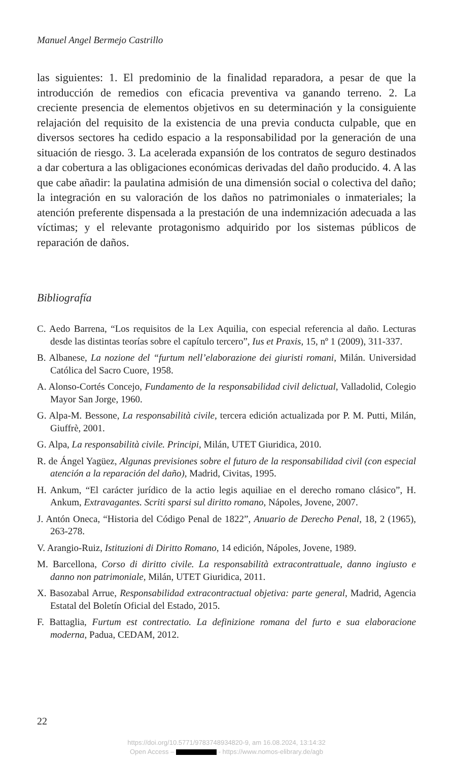Manuel Angel Bermejo Castrillo
las siguientes: 1. El predominio de la finalidad reparadora, a pesar de que la introducción de remedios con eficacia preventiva va ganando terreno. 2. La creciente presencia de elementos objetivos en su determinación y la consiguiente relajación del requisito de la existencia de una previa conducta culpable, que en diversos sectores ha cedido espacio a la responsabilidad por la generación de una situación de riesgo. 3. La acelerada expansión de los contratos de seguro destinados a dar cobertura a las obligaciones económicas derivadas del daño producido. 4. A las que cabe añadir: la paulatina admisión de una dimensión social o colectiva del daño; la integración en su valoración de los daños no patrimoniales o inmateriales; la atención preferente dispensada a la prestación de una indemnización adecuada a las víctimas; y el relevante protagonismo adquirido por los sistemas públicos de reparación de daños.
Bibliografía
C. Aedo Barrena, “Los requisitos de la Lex Aquilia, con especial referencia al daño. Lecturas desde las distintas teorías sobre el capítulo tercero”, Ius et Praxis, 15, nº 1 (2009), 311-337.
B. Albanese, La nozione del “furtum nell’elaborazione dei giuristi romani, Milán. Universidad Católica del Sacro Cuore, 1958.
A. Alonso-Cortés Concejo, Fundamento de la responsabilidad civil delictual, Valladolid, Colegio Mayor San Jorge, 1960.
G. Alpa-M. Bessone, La responsabilità civile, tercera edición actualizada por P. M. Putti, Milán, Giuffrè, 2001.
G. Alpa, La responsabilità civile. Principi, Milán, UTET Giuridica, 2010.
R. de Ángel Yagüez, Algunas previsiones sobre el futuro de la responsabilidad civil (con especial atención a la reparación del daño), Madrid, Civitas, 1995.
H. Ankum, “El carácter jurídico de la actio legis aquiliae en el derecho romano clásico”, H. Ankum, Extravagantes. Scriti sparsi sul diritto romano, Nápoles, Jovene, 2007.
J. Antón Oneca, “Historia del Código Penal de 1822”, Anuario de Derecho Penal, 18, 2 (1965), 263-278.
V. Arangio-Ruiz, Istituzioni di Diritto Romano, 14 edición, Nápoles, Jovene, 1989.
M. Barcellona, Corso di diritto civile. La responsabilità extracontrattuale, danno ingiusto e danno non patrimoniale, Milán, UTET Giuridica, 2011.
X. Basozabal Arrue, Responsabilidad extracontractual objetiva: parte general, Madrid, Agencia Estatal del Boletín Oficial del Estado, 2015.
F. Battaglia, Furtum est contrectatio. La definizione romana del furto e sua elaboracione moderna, Padua, CEDAM, 2012.
22
https://doi.org/10.5771/9783748934820-9, am 16.08.2024, 13:14:32
Open Access – - https://www.nomos-elibrary.de/agb